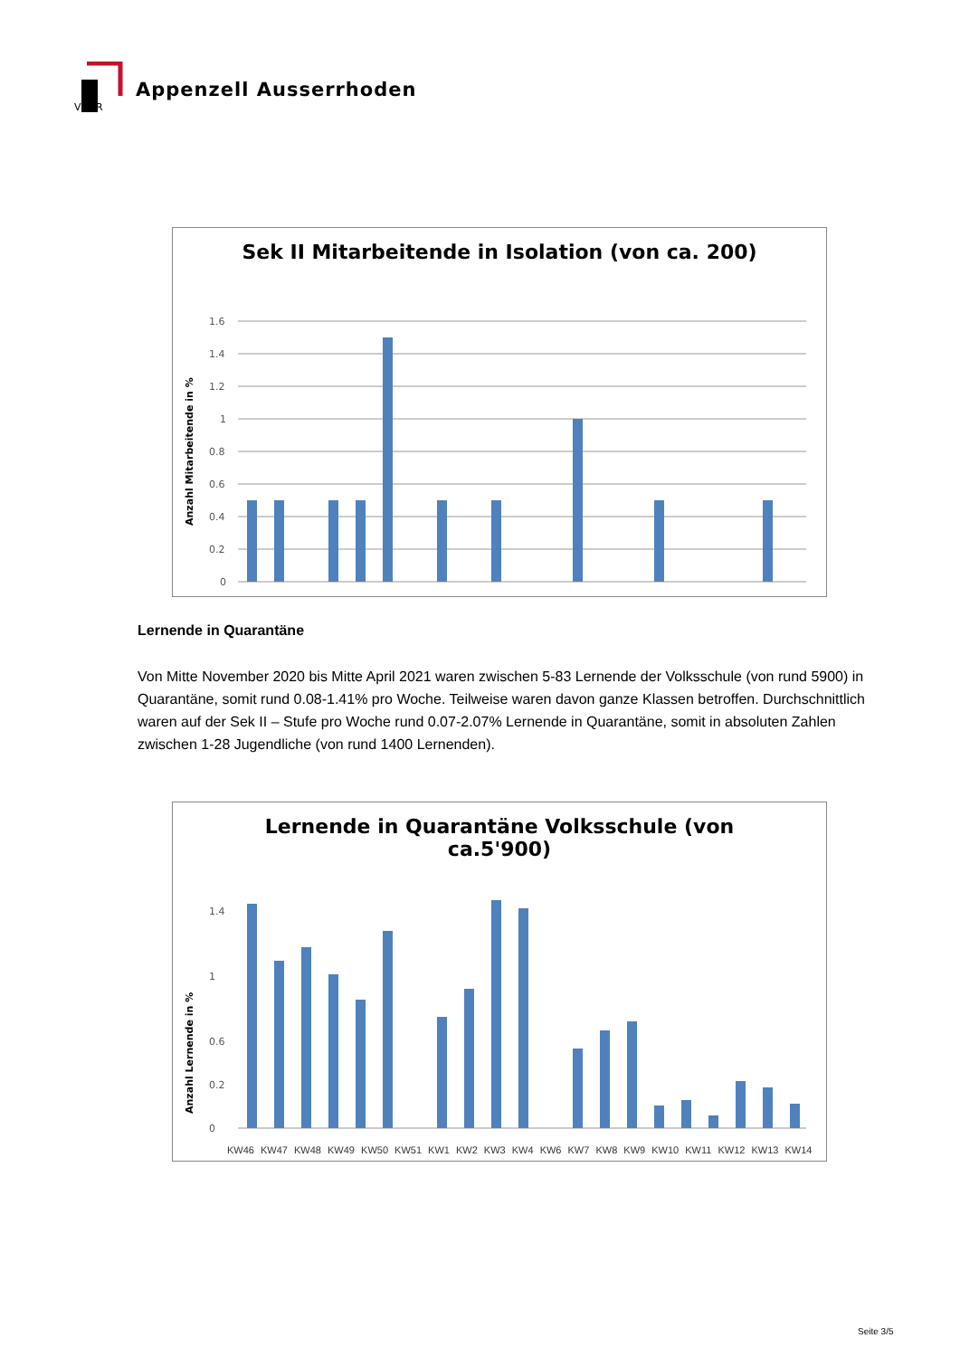V
R
Appenzell Ausserrhoden
Sek II Mitarbeitende in Isolation (von ca. 200)
Anzahl Mitarbeitende in %
1.6
1.4
1.2
1
0.8
0.6
0.4
0.2
0
Lernende in Quarantäne
Von Mitte November 2020 bis Mitte April 2021 waren zwischen 5-83 Lernende der Volksschule (von rund 5900) in Quarantäne, somit rund 0.08-1.41% pro Woche. Teilweise waren davon ganze Klassen betroffen. Durchschnittlich waren auf der Sek II – Stufe pro Woche rund 0.07-2.07% Lernende in Quarantäne, somit in absoluten Zahlen zwischen 1-28 Jugendliche (von rund 1400 Lernenden).
Lernende in Quarantäne Volksschule (von
ca.5'900)
Anzahl Lernende in %
0
1.4
1
0.6
0.2
KW46 KW47 KW48 KW49 KW50 KW51 KW1 KW2 KW3 KW4 KW6 KW7 KW8 KW9 KW10 KW11 KW12 KW13 KW14
Seite 3/5